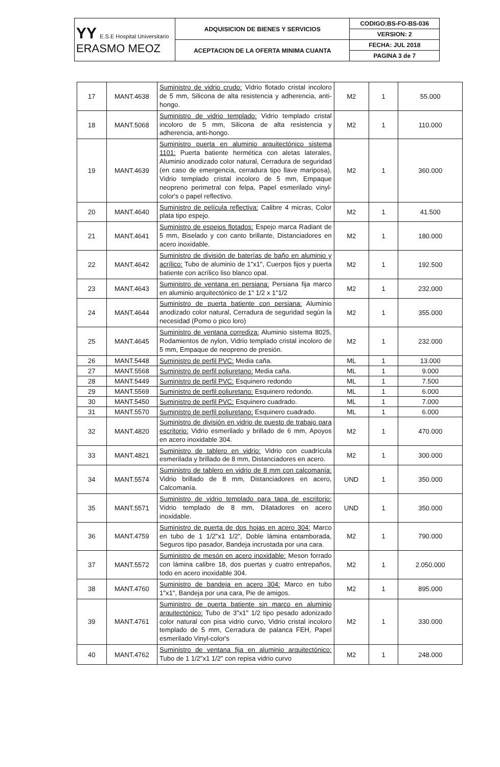| YY E.S.E Hospital Universitario ERASMO MEOZ | ADQUISICION DE BIENES Y SERVICIOS | CODIGO:BS-FO-BS-036 |
| | | VERSION: 2 |
| | ACEPTACION DE LA OFERTA MINIMA CUANTA | FECHA: JUL 2018 |
| | | PAGINA 3 de 7 |
| 17 | MANT.4638 | Suministro de vidrio crudo: Vidrio flotado cristal incoloro de 5 mm, Silicona de alta resistencia y adherencia, anti-hongo. | M2 | 1 | 55.000 |
| 18 | MANT.5068 | Suministro de vidrio templado: Vidrio templado cristal incoloro de 5 mm, Silicona de alta resistencia y adherencia, anti-hongo. | M2 | 1 | 110.000 |
| 19 | MANT.4639 | Suministro puerta en aluminio arquitectónico sistema 1101: Puerta batiente hermética con aletas laterales, Aluminio anodizado color natural, Cerradura de seguridad (en caso de emergencia, cerradura tipo llave mariposa), Vidrio templado cristal incoloro de 5 mm, Empaque neopreno perimetral con felpa, Papel esmerilado vinyl-color's o papel reflectivo. | M2 | 1 | 360.000 |
| 20 | MANT.4640 | Suministro de película reflectiva: Calibre 4 micras, Color plata tipo espejo. | M2 | 1 | 41.500 |
| 21 | MANT.4641 | Suministro de espejos flotados: Espejo marca Radiant de 5 mm, Biselado y con canto brillante, Distanciadores en acero inoxidable. | M2 | 1 | 180.000 |
| 22 | MANT.4642 | Suministro de división de baterías de baño en aluminio y acrílico: Tubo de aluminio de 1"x1", Cuerpos fijos y puerta batiente con acrílico liso blanco opal. | M2 | 1 | 192.500 |
| 23 | MANT.4643 | Suministro de ventana en persiana: Persiana fija marco en aluminio arquitectónico de 1" 1/2 x 1"1/2 | M2 | 1 | 232.000 |
| 24 | MANT.4644 | Suministro de puerta batiente con persiana: Aluminio anodizado color natural, Cerradura de seguridad según la necesidad (Pomo o pico loro) | M2 | 1 | 355.000 |
| 25 | MANT.4645 | Suministro de ventana corrediza: Aluminio sistema 8025, Rodamientos de nylon, Vidrio templado cristal incoloro de 5 mm, Empaque de neopreno de presión. | M2 | 1 | 232.000 |
| 26 | MANT.5448 | Suministro de perfil PVC: Media caña. | ML | 1 | 13.000 |
| 27 | MANT.5568 | Suministro de perfil poliuretano: Media caña. | ML | 1 | 9.000 |
| 28 | MANT.5449 | Suministro de perfil PVC: Esquinero redondo | ML | 1 | 7.500 |
| 29 | MANT.5569 | Suministro de perfil poliuretano: Esquinero redondo. | ML | 1 | 6.000 |
| 30 | MANT.5450 | Suministro de perfil PVC: Esquinero cuadrado. | ML | 1 | 7.000 |
| 31 | MANT.5570 | Suministro de perfil poliuretano: Esquinero cuadrado. | ML | 1 | 6.000 |
| 32 | MANT.4820 | Suministro de división en vidrio de puesto de trabajo para escritorio: Vidrio esmerilado y brillado de 6 mm, Apoyos en acero inoxidable 304. | M2 | 1 | 470.000 |
| 33 | MANT.4821 | Suministro de tablero en vidrio: Vidrio con cuadrícula esmerilada y brillado de 8 mm, Distanciadores en acero. | M2 | 1 | 300.000 |
| 34 | MANT.5574 | Suministro de tablero en vidrio de 8 mm con calcomanía: Vidrio brillado de 8 mm, Distanciadores en acero, Calcomanía. | UND | 1 | 350.000 |
| 35 | MANT.5571 | Suministro de vidrio templado para tapa de escritorio: Vidrio templado de 8 mm, Dilatadores en acero inoxidable. | UND | 1 | 350.000 |
| 36 | MANT.4759 | Suministro de puerta de dos hojas en acero 304: Marco en tubo de 1 1/2"x1 1/2", Doble lámina entamborada, Seguros tipo pasador, Bandeja incrustada por una cara. | M2 | 1 | 790.000 |
| 37 | MANT.5572 | Suministro de mesón en acero inoxidable: Meson forrado con lámina calibre 18, dos puertas y cuatro entrepaños, todo en acero inoxidable 304. | M2 | 1 | 2.050.000 |
| 38 | MANT.4760 | Suministro de bandeja en acero 304: Marco en tubo 1"x1", Bandeja por una cara, Pie de amigos. | M2 | 1 | 895.000 |
| 39 | MANT.4761 | Suministro de puerta batiente sin marco en aluminio arquitectónico: Tubo de 3"x1" 1/2 tipo pesado adonizado color natural con pisa vidrio curvo, Vidrio cristal incoloro templado de 5 mm, Cerradura de palanca FEH, Papel esmerilado Vinyl-color's | M2 | 1 | 330.000 |
| 40 | MANT.4762 | Suministro de ventana fija en aluminio arquitectónico: Tubo de 1 1/2"x1 1/2" con repisa vidrio curvo | M2 | 1 | 248.000 |